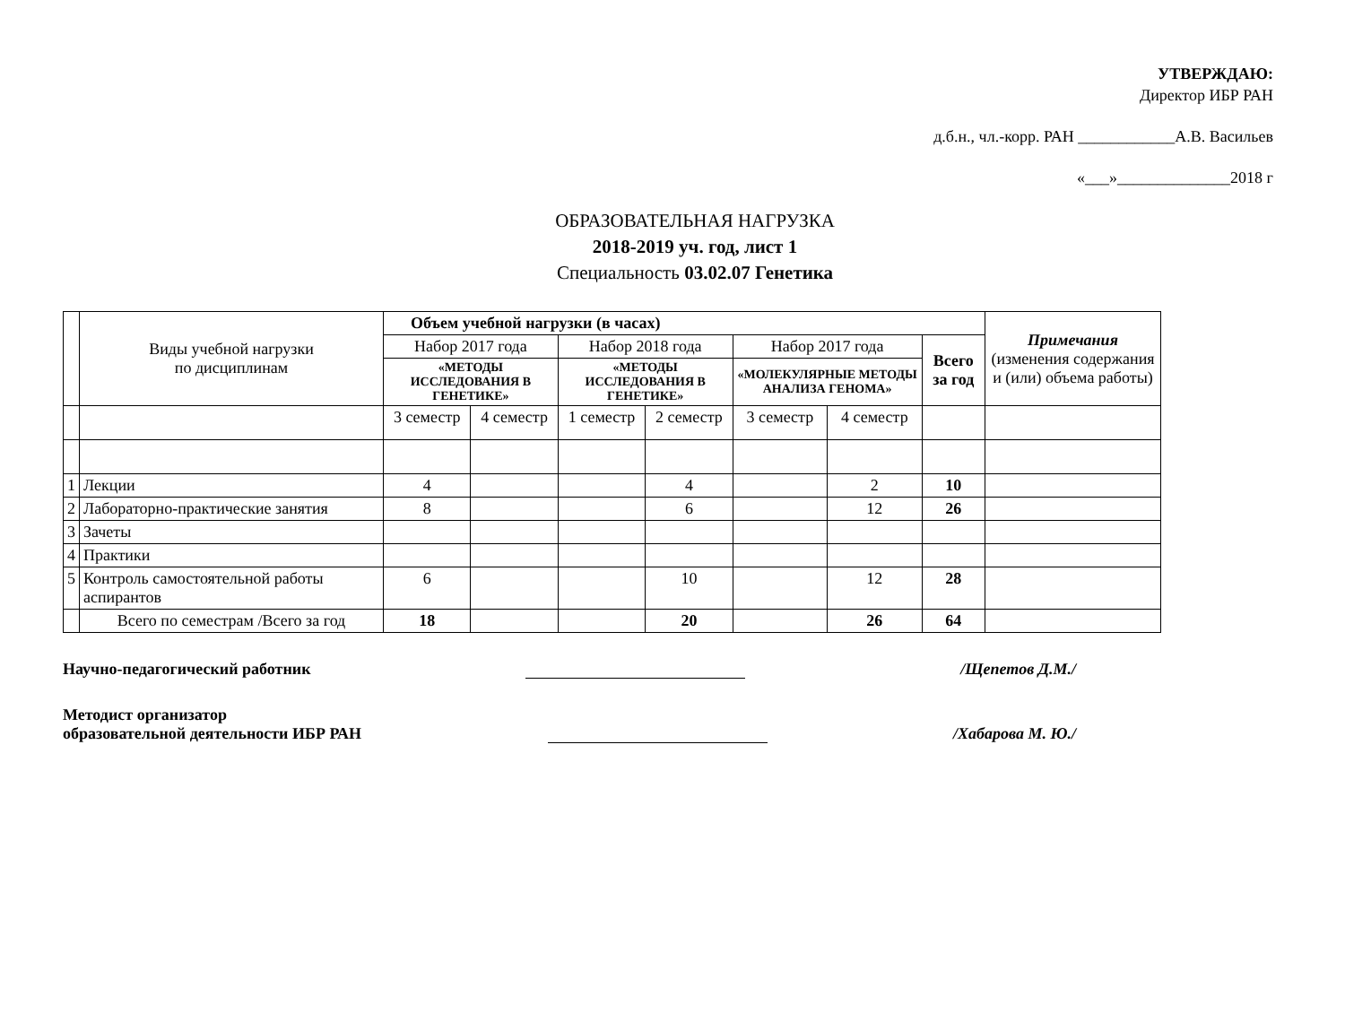УТВЕРЖДАЮ:
Директор ИБР РАН
д.б.н., чл.-корр. РАН ____________А.В. Васильев
«___»______________2018 г
ОБРАЗОВАТЕЛЬНАЯ НАГРУЗКА
2018-2019 уч. год, лист 1
Специальность 03.02.07 Генетика
| | Виды учебной нагрузки по дисциплинам | Объем учебной нагрузки (в часах) | | | | | | | Примечания (изменения содержания и (или) объема работы) |
| | | Набор 2017 года | | Набор 2018 года | | Набор 2017 года | | Всего за год | |
| | | «МЕТОДЫ ИССЛЕДОВАНИЯ В ГЕНЕТИКЕ» | | «МЕТОДЫ ИССЛЕДОВАНИЯ В ГЕНЕТИКЕ» | | «МОЛЕКУЛЯРНЫЕ МЕТОДЫ АНАЛИЗА ГЕНОМА» | | | |
| | | 3 семестр | 4 семестр | 1 семестр | 2 семестр | 3 семестр | 4 семестр | | |
| 1 | Лекции | 4 | | | 4 | | 2 | 10 | |
| 2 | Лабораторно-практические занятия | 8 | | | 6 | | 12 | 26 | |
| 3 | Зачеты | | | | | | | | |
| 4 | Практики | | | | | | | | |
| 5 | Контроль самостоятельной работы аспирантов | 6 | | | 10 | | 12 | 28 | |
| | Всего по семестрам /Всего за год | 18 | | | 20 | | 26 | 64 | |
Научно-педагогический работник /Щепетов Д.М./
Методист организатор
образовательной деятельности ИБР РАН /Хабарова М. Ю./